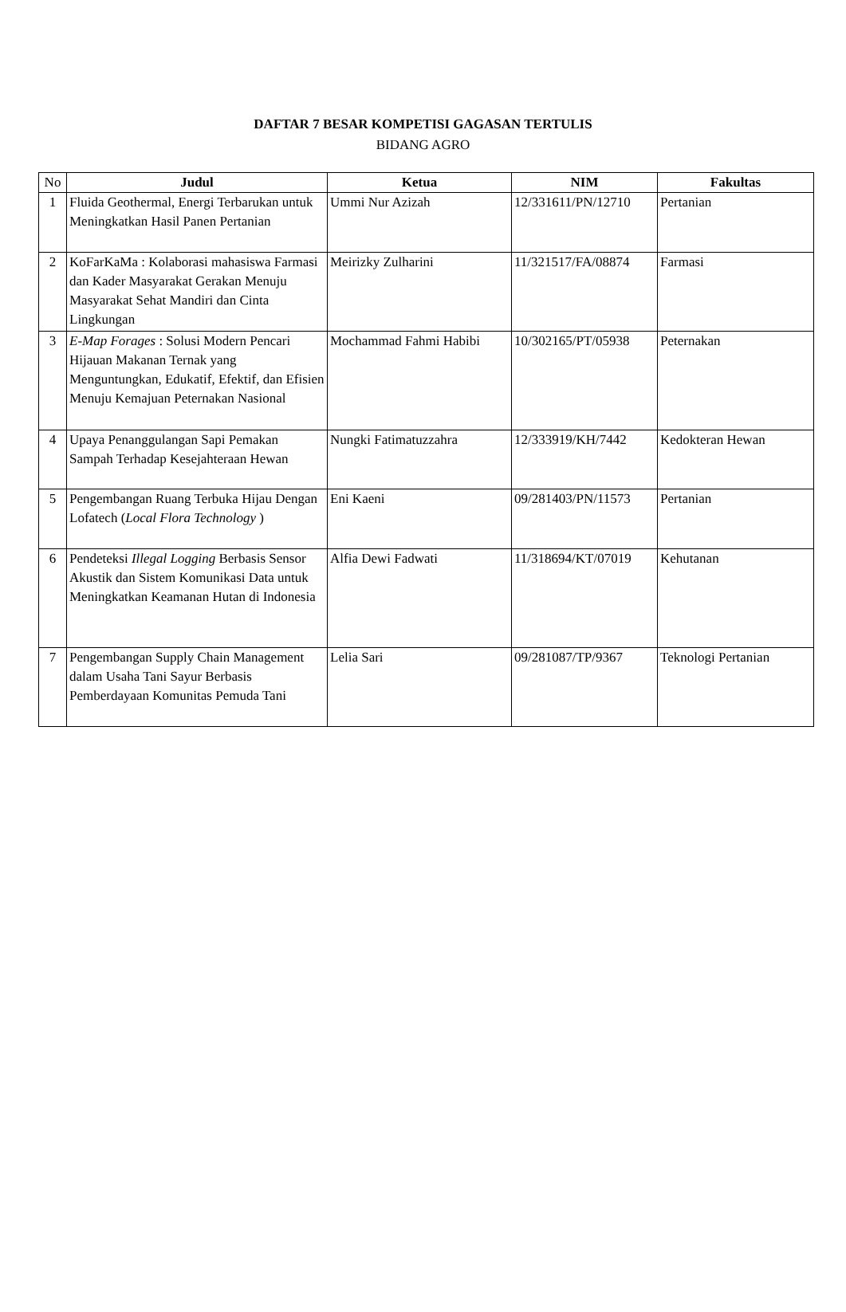DAFTAR 7 BESAR KOMPETISI GAGASAN TERTULIS
BIDANG AGRO
| No | Judul | Ketua | NIM | Fakultas |
| --- | --- | --- | --- | --- |
| 1 | Fluida Geothermal, Energi Terbarukan untuk Meningkatkan Hasil Panen Pertanian | Ummi Nur Azizah | 12/331611/PN/12710 | Pertanian |
| 2 | KoFarKaMa : Kolaborasi mahasiswa Farmasi dan Kader Masyarakat Gerakan Menuju Masyarakat Sehat Mandiri dan Cinta Lingkungan | Meirizky Zulharini | 11/321517/FA/08874 | Farmasi |
| 3 | E-Map Forages : Solusi Modern Pencari Hijauan Makanan Ternak yang Menguntungkan, Edukatif, Efektif, dan Efisien Menuju Kemajuan Peternakan Nasional | Mochammad Fahmi Habibi | 10/302165/PT/05938 | Peternakan |
| 4 | Upaya Penanggulangan Sapi Pemakan Sampah Terhadap Kesejahteraan Hewan | Nungki Fatimatuzzahra | 12/333919/KH/7442 | Kedokteran Hewan |
| 5 | Pengembangan Ruang Terbuka Hijau Dengan Lofatech ( Local Flora Technology ) | Eni Kaeni | 09/281403/PN/11573 | Pertanian |
| 6 | Pendeteksi Illegal Logging Berbasis Sensor Akustik dan Sistem Komunikasi Data untuk Meningkatkan Keamanan Hutan di Indonesia | Alfia Dewi Fadwati | 11/318694/KT/07019 | Kehutanan |
| 7 | Pengembangan Supply Chain Management dalam Usaha Tani Sayur Berbasis Pemberdayaan Komunitas Pemuda Tani | Lelia Sari | 09/281087/TP/9367 | Teknologi Pertanian |